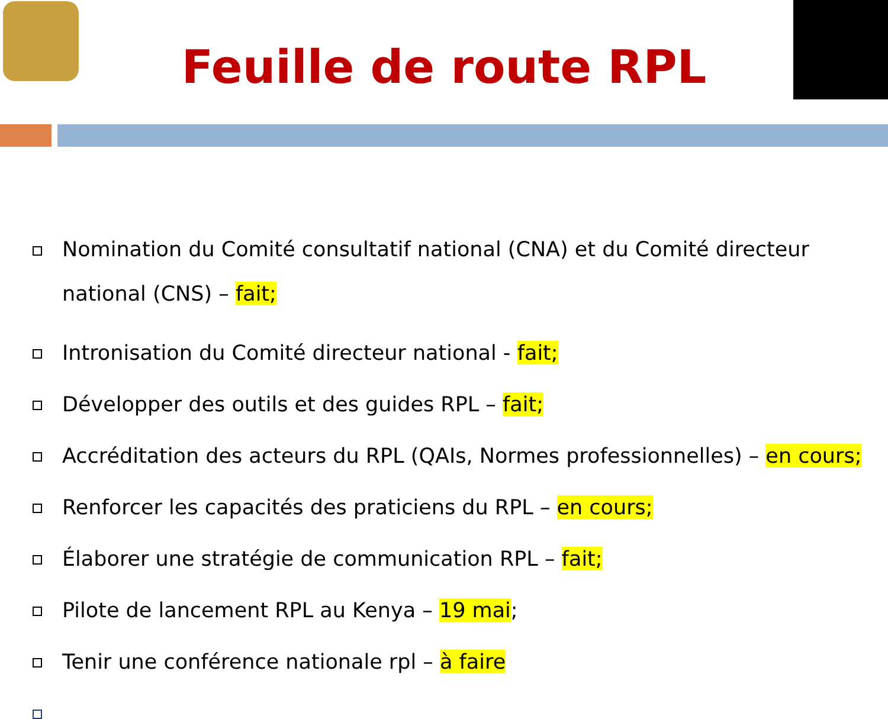Feuille de route RPL
Nomination du Comité consultatif national (CNA) et du Comité directeur national (CNS) – fait;
Intronisation du Comité directeur national - fait;
Développer des outils et des guides RPL – fait;
Accréditation des acteurs du RPL (QAIs, Normes professionnelles) – en cours;
Renforcer les capacités des praticiens du RPL – en cours;
Élaborer une stratégie de communication RPL – fait;
Pilote de lancement RPL au Kenya – 19 mai;
Tenir une conférence nationale rpl – à faire